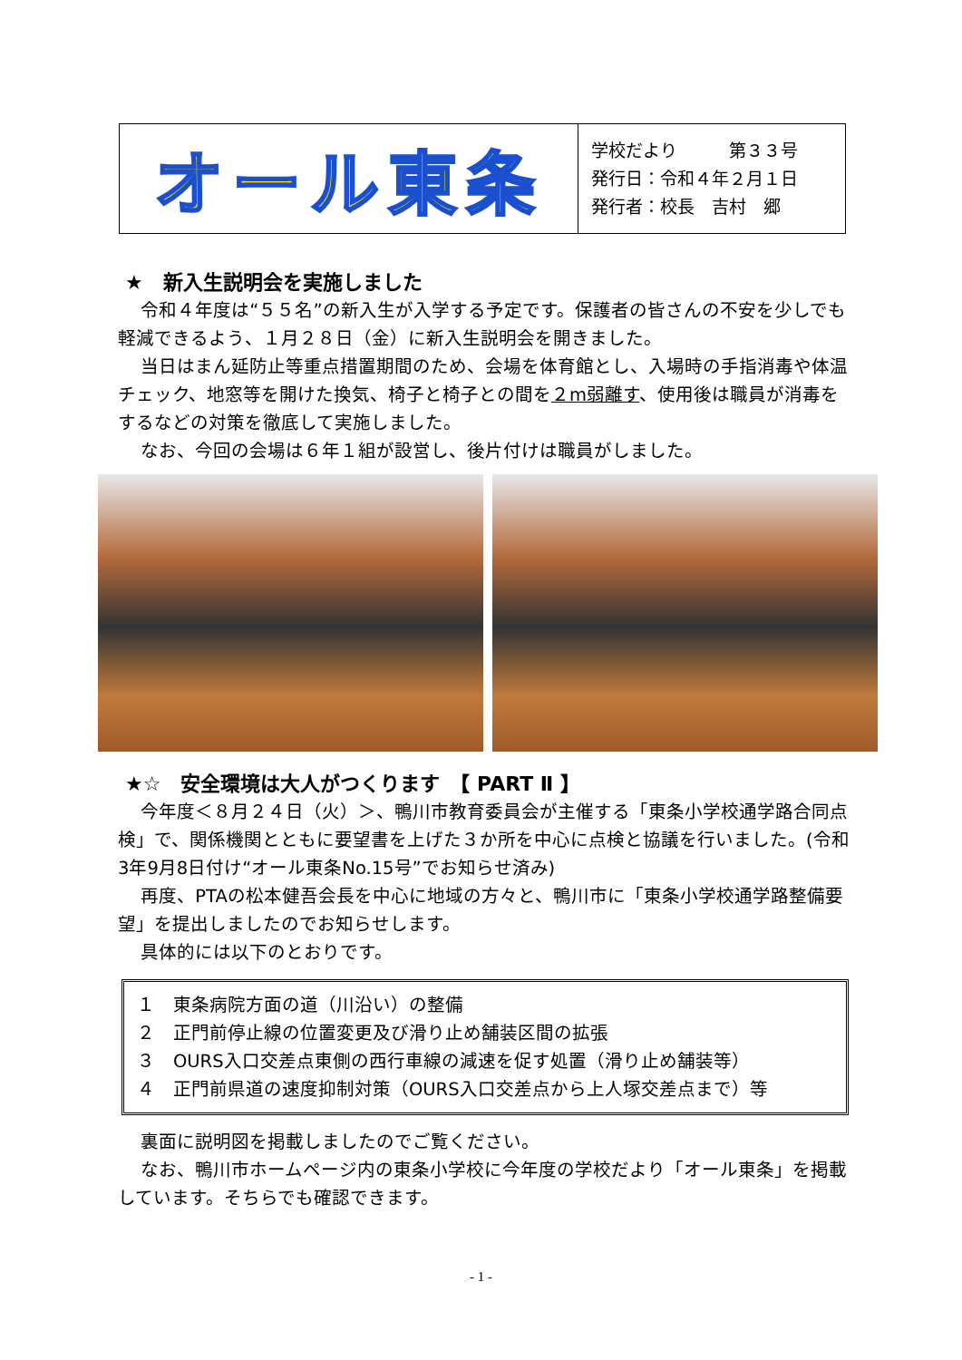オール東条
学校だより　　　第３３号
発行日：令和４年２月１日
発行者：校長　吉村　郷
★　新入生説明会を実施しました
令和４年度は“５５名”の新入生が入学する予定です。保護者の皆さんの不安を少しでも軽減できるよう、１月２８日（金）に新入生説明会を開きました。
当日はまん延防止等重点措置期間のため、会場を体育館とし、入場時の手指消毒や体温チェック、地窓等を開けた換気、椅子と椅子との間を２m弱離す、使用後は職員が消毒をするなどの対策を徹底して実施しました。
なお、今回の会場は６年１組が設営し、後片付けは職員がしました。
★☆　安全環境は大人がつくります　【 PART Ⅱ 】
今年度＜８月２４日（火）＞、鴨川市教育委員会が主催する「東条小学校通学路合同点検」で、関係機関とともに要望書を上げた３か所を中心に点検と協議を行いました。(令和3年9月8日付け“オール東条No.15号”でお知らせ済み)
再度、PTAの松本健吾会長を中心に地域の方々と、鴨川市に「東条小学校通学路整備要望」を提出しましたのでお知らせします。
具体的には以下のとおりです。
１　東条病院方面の道（川沿い）の整備
２　正門前停止線の位置変更及び滑り止め舗装区間の拡張
３　OURS入口交差点東側の西行車線の減速を促す処置（滑り止め舗装等）
４　正門前県道の速度抑制対策（OURS入口交差点から上人塚交差点まで）等
裏面に説明図を掲載しましたのでご覧ください。
なお、鴨川市ホームページ内の東条小学校に今年度の学校だより「オール東条」を掲載しています。そちらでも確認できます。
- 1 -